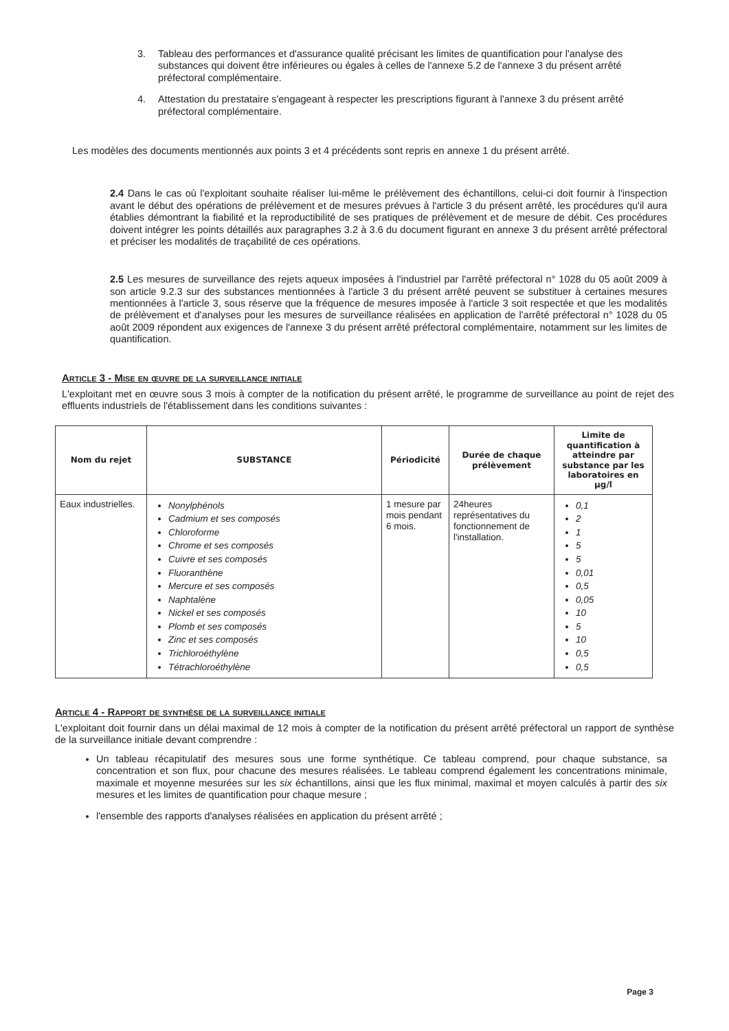3. Tableau des performances et d'assurance qualité précisant les limites de quantification pour l'analyse des substances qui doivent être inférieures ou égales à celles de l'annexe 5.2 de l'annexe 3 du présent arrêté préfectoral complémentaire.
4. Attestation du prestataire s'engageant à respecter les prescriptions figurant à l'annexe 3 du présent arrêté préfectoral complémentaire.
Les modèles des documents mentionnés aux points 3 et 4 précédents sont repris en annexe 1 du présent arrêté.
2.4 Dans le cas où l'exploitant souhaite réaliser lui-même le prélèvement des échantillons, celui-ci doit fournir à l'inspection avant le début des opérations de prélèvement et de mesures prévues à l'article 3 du présent arrêté, les procédures qu'il aura établies démontrant la fiabilité et la reproductibilité de ses pratiques de prélèvement et de mesure de débit. Ces procédures doivent intégrer les points détaillés aux paragraphes 3.2 à 3.6 du document figurant en annexe 3 du présent arrêté préfectoral et préciser les modalités de traçabilité de ces opérations.
2.5 Les mesures de surveillance des rejets aqueux imposées à l'industriel par l'arrêté préfectoral n° 1028 du 05 août 2009 à son article 9.2.3 sur des substances mentionnées à l'article 3 du présent arrêté peuvent se substituer à certaines mesures mentionnées à l'article 3, sous réserve que la fréquence de mesures imposée à l'article 3 soit respectée et que les modalités de prélèvement et d'analyses pour les mesures de surveillance réalisées en application de l'arrêté préfectoral n° 1028 du 05 août 2009 répondent aux exigences de l'annexe 3 du présent arrêté préfectoral complémentaire, notamment sur les limites de quantification.
Article 3 - Mise en œuvre de la surveillance initiale
L'exploitant met en œuvre sous 3 mois à compter de la notification du présent arrêté, le programme de surveillance au point de rejet des effluents industriels de l'établissement dans les conditions suivantes :
| Nom du rejet | SUBSTANCE | Périodicité | Durée de chaque prélèvement | Limite de quantification à atteindre par substance par les laboratoires en µg/l |
| --- | --- | --- | --- | --- |
| Eaux industrielles. | Nonylphénols Cadmium et ses composés Chloroforme Chrome et ses composés Cuivre et ses composés Fluoranthène Mercure et ses composés Naphtalène Nickel et ses composés Plomb et ses composés Zinc et ses composés Trichloroéthylène Tétrachloroéthylène | 1 mesure par mois pendant 6 mois. | 24heures représentatives du fonctionnement de l'installation. | 0,1 2 1 5 5 0,01 0,5 0,05 10 5 10 0,5 0,5 |
Article 4 - Rapport de synthèse de la surveillance initiale
L'exploitant doit fournir dans un délai maximal de 12 mois à compter de la notification du présent arrêté préfectoral un rapport de synthèse de la surveillance initiale devant comprendre :
Un tableau récapitulatif des mesures sous une forme synthétique. Ce tableau comprend, pour chaque substance, sa concentration et son flux, pour chacune des mesures réalisées. Le tableau comprend également les concentrations minimale, maximale et moyenne mesurées sur les six échantillons, ainsi que les flux minimal, maximal et moyen calculés à partir des six mesures et les limites de quantification pour chaque mesure ;
l'ensemble des rapports d'analyses réalisées en application du présent arrêté ;
Page 3